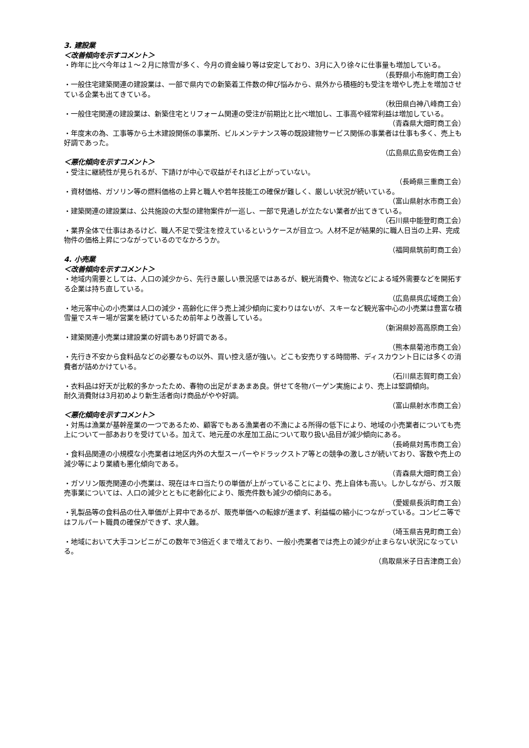3. 建設業
＜改善傾向を示すコメント＞
・昨年に比べ今年は１～２月に除雪が多く、今月の資金繰り等は安定しており、3月に入り徐々に仕事量も増加している。
（長野県小布施町商工会）
・一般住宅建築関連の建設業は、一部で県内での新築着工件数の伸び悩みから、県外から積極的も受注を増やし売上を増加させている企業も出てきている。
（秋田県白神八峰商工会）
・一般住宅関連の建設業は、新築住宅とリフォーム関連の受注が前期比と比べ増加し、工事高や経常利益は増加している。
（青森県大畑町商工会）
・年度末の為、工事等から土木建設関係の事業所、ビルメンテナンス等の既設建物サービス関係の事業者は仕事も多く、売上も好調であった。
（広島県広島安佐商工会）
＜悪化傾向を示すコメント＞
・受注に継続性が見られるが、下請けが中心で収益がそれほど上がっていない。
（長崎県三重商工会）
・資材価格、ガソリン等の燃料価格の上昇と職人や若年技能工の確保が難しく、厳しい状況が続いている。
（富山県射水市商工会）
・建築関連の建設業は、公共施設の大型の建物案件が一巡し、一部で見通しが立たない業者が出てきている。
（石川県中能登町商工会）
・業界全体で仕事はあるけど、職人不足で受注を控えているというケースが目立つ。人材不足が結果的に職人日当の上昇、完成物件の価格上昇につながっているのでなかろうか。
（福岡県筑前町商工会）
4. 小売業
＜改善傾向を示すコメント＞
・地域内需要としては、人口の減少から、先行き厳しい景況感ではあるが、観光消費や、物流などによる域外需要などを開拓する企業は持ち直している。
（広島県呉広域商工会）
・地元客中心の小売業は人口の減少・高齢化に伴う売上減少傾向に変わりはないが、スキーなど観光客中心の小売業は豊富な積雪量でスキー場が営業を続けているため前年より改善している。
（新潟県妙高高原商工会）
・建築関連小売業は建設業の好調もあり好調である。
（熊本県菊池市商工会）
・先行き不安から食料品などの必要なもの以外、買い控え感が強い。どこも安売りする時間帯、ディスカウント日には多くの消費者が詰めかけている。
（石川県志賀町商工会）
・衣料品は好天が比較的多かったため、春物の出足がまあまあ良。併せて冬物バーゲン実施により、売上は堅調傾向。
耐久消費財は3月初めより新生活者向け商品がやや好調。
（富山県射水市商工会）
＜悪化傾向を示すコメント＞
・対馬は漁業が基幹産業の一つであるため、顧客でもある漁業者の不漁による所得の低下により、地域の小売業者についても売上について一部あおりを受けている。加えて、地元産の水産加工品について取り扱い品目が減少傾向にある。
（長崎県対馬市商工会）
・食料品関連の小規模な小売業者は地区内外の大型スーパーやドラックストア等との競争の激しさが続いており、客数や売上の減少等により業績も悪化傾向である。
（青森県大畑町商工会）
・ガソリン販売関連の小売業は、現在はキロ当たりの単価が上がっていることにより、売上自体も高い。しかしながら、ガス販売事業については、人口の減少とともに老齢化により、販売件数も減少の傾向にある。
（愛媛県長浜町商工会）
・乳製品等の食料品の仕入単価が上昇中であるが、販売単価への転嫁が進まず、利益幅の縮小につながっている。コンビニ等ではフルパート職員の確保ができず、求人難。
（埼玉県吉見町商工会）
・地域において大手コンビニがこの数年で3倍近くまで増えており、一般小売業者では売上の減少が止まらない状況になっている。
（鳥取県米子日吉津商工会）